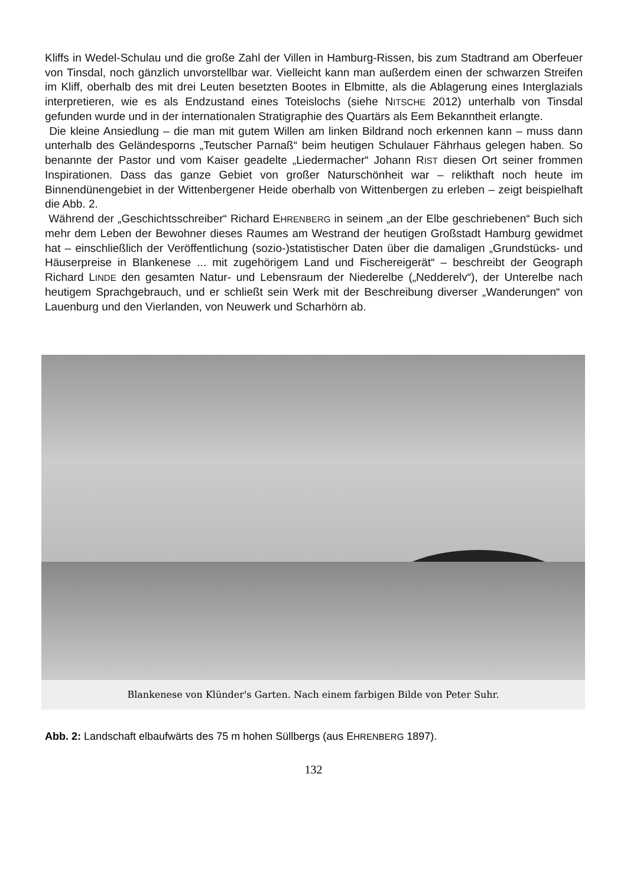Kliffs in Wedel-Schulau und die große Zahl der Villen in Hamburg-Rissen, bis zum Stadtrand am Oberfeuer von Tinsdal, noch gänzlich unvorstellbar war. Vielleicht kann man außerdem einen der schwarzen Streifen im Kliff, oberhalb des mit drei Leuten besetzten Bootes in Elbmitte, als die Ablagerung eines Interglazials interpretieren, wie es als Endzustand eines Toteislochs (siehe NITSCHE 2012) unterhalb von Tinsdal gefunden wurde und in der internationalen Stratigraphie des Quartärs als Eem Bekanntheit erlangte.
Die kleine Ansiedlung – die man mit gutem Willen am linken Bildrand noch erkennen kann – muss dann unterhalb des Geländesporns „Teutscher Parnaß“ beim heutigen Schulauer Fährhaus gelegen haben. So benannte der Pastor und vom Kaiser geadelte „Liedermacher“ Johann RIST diesen Ort seiner frommen Inspirationen. Dass das ganze Gebiet von großer Naturschönheit war – relikthaft noch heute im Binnendünengebiet in der Wittenbergener Heide oberhalb von Wittenbergen zu erleben – zeigt beispielhaft die Abb. 2.
Während der „Geschichtsschreiber“ Richard EHRENBERG in seinem „an der Elbe geschriebenen“ Buch sich mehr dem Leben der Bewohner dieses Raumes am Westrand der heutigen Großstadt Hamburg gewidmet hat – einschließlich der Veröffentlichung (sozio-)statistischer Daten über die damaligen „Grundstücks- und Häuserpreise in Blankenese ... mit zugehörigem Land und Fischereigerät“ – beschreibt der Geograph Richard LINDE den gesamten Natur- und Lebensraum der Niederelbe („Nedderelv“), der Unterelbe nach heutigem Sprachgebrauch, und er schließt sein Werk mit der Beschreibung diverser „Wanderungen“ von Lauenburg und den Vierlanden, von Neuwerk und Scharhörn ab.
Blankenese von Klünder's Garten. Nach einem farbigen Bilde von Peter Suhr.
Abb. 2: Landschaft elbaufwärts des 75 m hohen Süllbergs (aus EHRENBERG 1897).
132